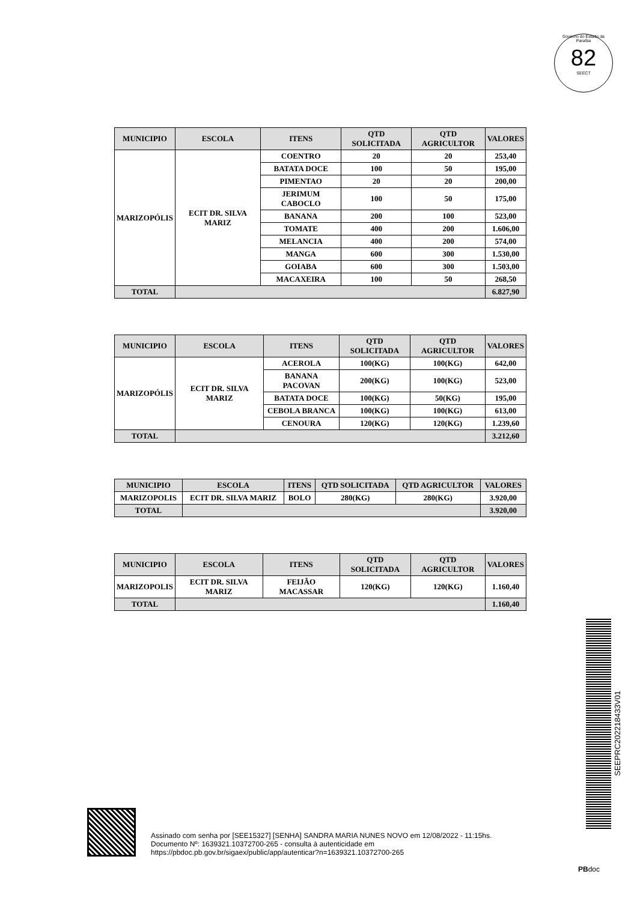Governo do Estado da Paraíba
82
SEECT
| MUNICIPIO | ESCOLA | ITENS | QTD SOLICITADA | QTD AGRICULTOR | VALORES |
| --- | --- | --- | --- | --- | --- |
| MARIZOPÓLIS | ECIT DR. SILVA MARIZ | COENTRO | 20 | 20 | 253,40 |
| | | BATATA DOCE | 100 | 50 | 195,00 |
| | | PIMENTAO | 20 | 20 | 200,00 |
| | | JERIMUM CABOCLO | 100 | 50 | 175,00 |
| | | BANANA | 200 | 100 | 523,00 |
| | | TOMATE | 400 | 200 | 1.606,00 |
| | | MELANCIA | 400 | 200 | 574,00 |
| | | MANGA | 600 | 300 | 1.530,00 |
| | | GOIABA | 600 | 300 | 1.503,00 |
| | | MACAXEIRA | 100 | 50 | 268,50 |
| TOTAL | | | | | 6.827,90 |
| MUNICIPIO | ESCOLA | ITENS | QTD SOLICITADA | QTD AGRICULTOR | VALORES |
| --- | --- | --- | --- | --- | --- |
| MARIZOPÓLIS | ECIT DR. SILVA MARIZ | ACEROLA | 100(KG) | 100(KG) | 642,00 |
| | | BANANA PACOVAN | 200(KG) | 100(KG) | 523,00 |
| | | BATATA DOCE | 100(KG) | 50(KG) | 195,00 |
| | | CEBOLA BRANCA | 100(KG) | 100(KG) | 613,00 |
| | | CENOURA | 120(KG) | 120(KG) | 1.239,60 |
| TOTAL | | | | | 3.212,60 |
| MUNICIPIO | ESCOLA | ITENS | QTD SOLICITADA | QTD AGRICULTOR | VALORES |
| --- | --- | --- | --- | --- | --- |
| MARIZOPOLIS | ECIT DR. SILVA MARIZ | BOLO | 280(KG) | 280(KG) | 3.920,00 |
| TOTAL | | | | | 3.920,00 |
| MUNICIPIO | ESCOLA | ITENS | QTD SOLICITADA | QTD AGRICULTOR | VALORES |
| --- | --- | --- | --- | --- | --- |
| MARIZOPOLIS | ECIT DR. SILVA MARIZ | FEIJÃO MACASSAR | 120(KG) | 120(KG) | 1.160,40 |
| TOTAL | | | | | 1.160,40 |
SEEPRC202218433V01
Assinado com senha por [SEE15327] [SENHA] SANDRA MARIA NUNES NOVO em 12/08/2022 - 11:15hs.
Documento Nº: 1639321.10372700-265 - consulta à autenticidade em
https://pbdoc.pb.gov.br/sigaex/public/app/autenticar?n=1639321.10372700-265
PBdoc